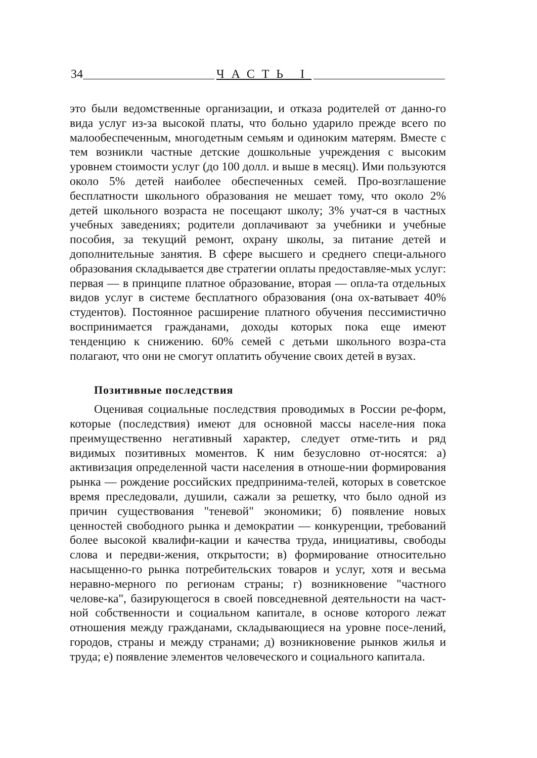34 ЧАСТЬ I
это были ведомственные организации, и отказа родителей от данно-го вида услуг из-за высокой платы, что больно ударило прежде всего по малообеспеченным, многодетным семьям и одиноким матерям. Вместе с тем возникли частные детские дошкольные учреждения с высоким уровнем стоимости услуг (до 100 долл. и выше в месяц). Ими пользуются около 5% детей наиболее обеспеченных семей. Про-возглашение бесплатности школьного образования не мешает тому, что около 2% детей школьного возраста не посещают школу; 3% учат-ся в частных учебных заведениях; родители доплачивают за учебники и учебные пособия, за текущий ремонт, охрану школы, за питание детей и дополнительные занятия. В сфере высшего и среднего специ-ального образования складывается две стратегии оплаты предоставляе-мых услуг: первая — в принципе платное образование, вторая — опла-та отдельных видов услуг в системе бесплатного образования (она ох-ватывает 40% студентов). Постоянное расширение платного обучения пессимистично воспринимается гражданами, доходы которых пока еще имеют тенденцию к снижению. 60% семей с детьми школьного возра-ста полагают, что они не смогут оплатить обучение своих детей в вузах.
Позитивные последствия
Оценивая социальные последствия проводимых в России ре-форм, которые (последствия) имеют для основной массы населе-ния пока преимущественно негативный характер, следует отме-тить и ряд видимых позитивных моментов. К ним безусловно от-носятся: а) активизация определенной части населения в отноше-нии формирования рынка — рождение российских предпринима-телей, которых в советское время преследовали, душили, сажали за решетку, что было одной из причин существования "теневой" экономики; б) появление новых ценностей свободного рынка и демократии — конкуренции, требований более высокой квалифи-кации и качества труда, инициативы, свободы слова и передви-жения, открытости; в) формирование относительно насыщенно-го рынка потребительских товаров и услуг, хотя и весьма неравно-мерного по регионам страны; г) возникновение "частного челове-ка", базирующегося в своей повседневной деятельности на част-ной собственности и социальном капитале, в основе которого лежат отношения между гражданами, складывающиеся на уровне посе-лений, городов, страны и между странами; д) возникновение рынков жилья и труда; е) появление элементов человеческого и социального капитала.